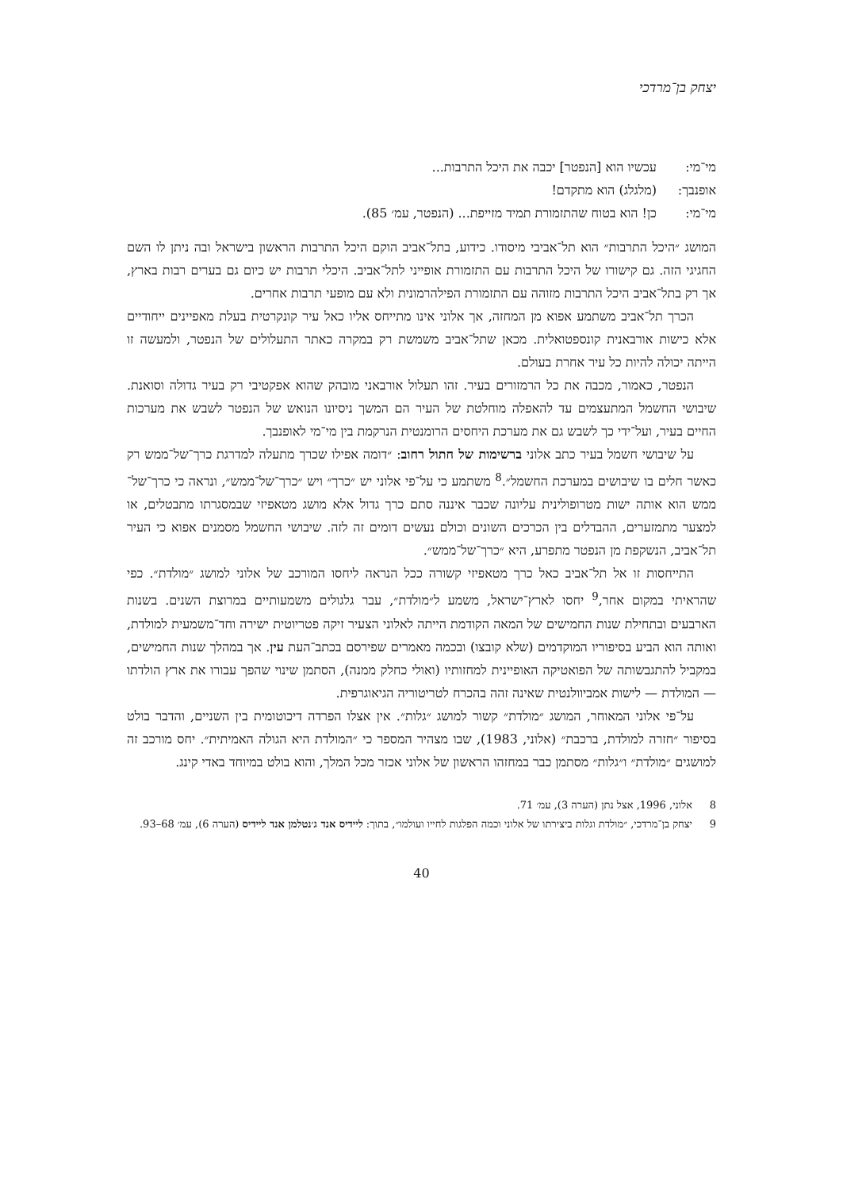יצחק בן־מרדכי
מי־מי: עכשיו הוא [הנפטר] יכבה את היכל התרבות...
אופנבך: (מלגלג) הוא מתקדם!
מי־מי: כן! הוא בטוח שהתזמורת תמיד מזייפת... (הנפטר, עמ׳ 85).
המושג ״היכל התרבות״ הוא תל־אביבי מיסודו. כידוע, בתל־אביב הוקם היכל התרבות הראשון בישראל ובה ניתן לו השם החגיגי הזה. גם קישורו של היכל התרבות עם התזמורת אופייני לתל־אביב. היכלי תרבות יש כיום גם בערים רבות בארץ, אך רק בתל־אביב היכל התרבות מזוהה עם התזמורת הפילהרמונית ולא עם מופעי תרבות אחרים.
הכרך תל־אביב משתמע אפוא מן המחזה, אך אלוני אינו מתייחס אליו כאל עיר קונקרטית בעלת מאפיינים ייחודיים אלא כישות אורבאנית קונספטואלית. מכאן שתל־אביב משמשת רק במקרה כאתר התעלולים של הנפטר, ולמעשה זו הייתה יכולה להיות כל עיר אחרת בעולם.
הנפטר, כאמור, מכבה את כל הרמזורים בעיר. זהו תעלול אורבאני מובהק שהוא אפקטיבי רק בעיר גדולה וסואנת. שיבושי החשמל המתעצמים עד להאפלה מוחלטת של העיר הם המשך ניסיונו הנואש של הנפטר לשבש את מערכות החיים בעיר, ועל־ידי כך לשבש גם את מערכת היחסים הרומנטית הנרקמת בין מי־מי לאופנבך.
על שיבושי חשמל בעיר כתב אלוני ברשימות של חתול רחוב: ״דומה אפילו שכרך מתעלה למדרגת כרך־של־ממש רק כאשר חלים בו שיבושים במערכת החשמל״.<sup>8</sup> משתמע כי על־פי אלוני יש ״כרך״ ויש ״כרך־של־ממש״, ונראה כי כרך־של־ממש הוא אותה ישות מטרופולינית עליונה שכבר איננה סתם כרך גדול אלא מושג מטאפיזי שבמסגרתו מתבטלים, או למצער מתמזערים, ההבדלים בין הכרכים השונים וכולם נעשים דומים זה לזה. שיבושי החשמל מסמנים אפוא כי העיר תל־אביב, הנשקפת מן הנפטר מתפרע, היא ״כרך־של־ממש״.
התייחסות זו אל תל־אביב כאל כרך מטאפיזי קשורה ככל הנראה ליחסו המורכב של אלוני למושג ״מולדת״. כפי שהראיתי במקום אחר,<sup>9</sup> יחסו לארץ־ישראל, משמע ל״מולדת״, עבר גלגולים משמעותיים במרוצת השנים. בשנות הארבעים ובתחילת שנות החמישים של המאה הקודמת הייתה לאלוני הצעיר זיקה פטריוטית ישירה וחד־משמעית למולדת, ואותה הוא הביע בסיפוריו המוקדמים (שלא קובצו) ובכמה מאמרים שפירסם בכתב־העת עין. אך במהלך שנות החמישים, במקביל להתגבשותה של הפואטיקה האופיינית למחזותיו (ואולי כחלק ממנה), הסתמן שינוי שהפך עבורו את ארץ הולדתו — המולדת — לישות אמביוולנטית שאינה זהה בהכרח לטריטוריה הגיאוגרפית.
על־פי אלוני המאוחר, המושג ״מולדת״ קשור למושג ״גלות״. אין אצלו הפרדה דיכוטומית בין השניים, והדבר בולט בסיפור ״חזרה למולדת, ברכבת״ (אלוני, 1983), שבו מצהיר המספר כי ״המולדת היא הגולה האמיתית״. יחס מורכב זה למושגים ״מולדת״ ו״גלות״ מסתמן כבר במחזהו הראשון של אלוני אכזר מכל המלך, והוא בולט במיוחד באדי קינג.
8 אלוני, 1996, אצל נתן (הערה 3), עמ׳ 71.
9 יצחק בן־מרדכי, ״מולדת וגלות ביצירתו של אלוני וכמה הפלגות לחייו ועולמו״, בתוך: ליידיס אנד ג׳נטלמן אנד ליידיס (הערה 6), עמ׳ 68–93.
40